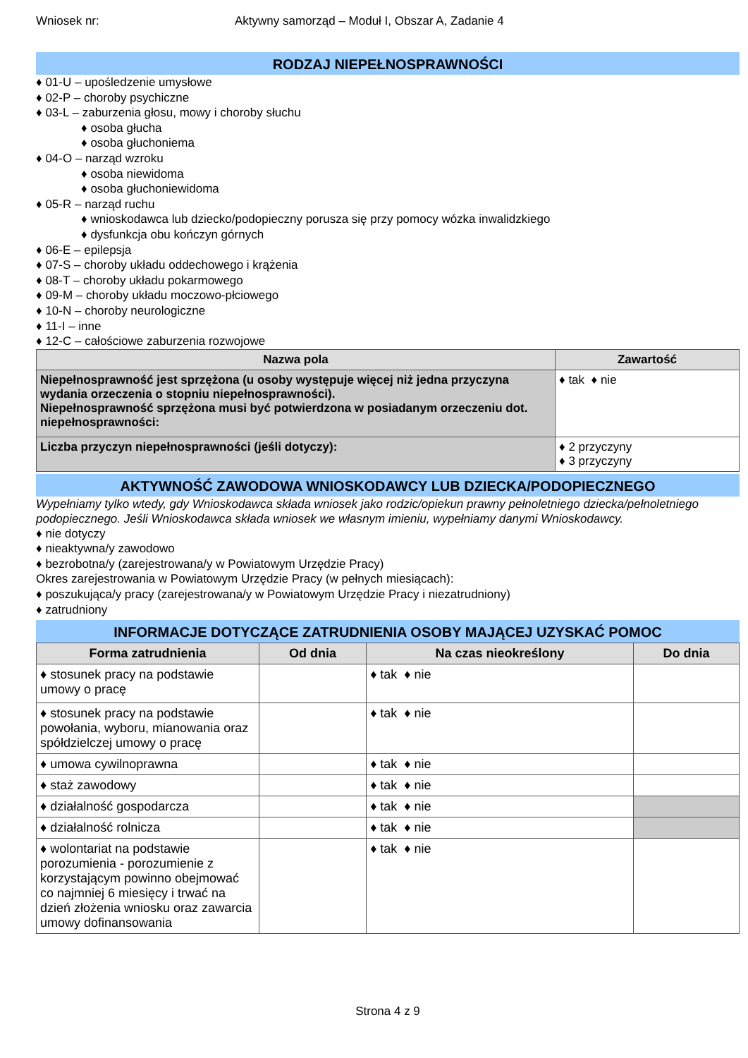Wniosek nr: Aktywny samorząd – Moduł I, Obszar A, Zadanie 4
RODZAJ NIEPEŁNOSPRAWNOŚCI
♦ 01-U – upośledzenie umysłowe
♦ 02-P – choroby psychiczne
♦ 03-L – zaburzenia głosu, mowy i choroby słuchu
♦ osoba głucha
♦ osoba głuchoniema
♦ 04-O – narząd wzroku
♦ osoba niewidoma
♦ osoba głuchoniewidoma
♦ 05-R – narząd ruchu
♦ wnioskodawca lub dziecko/podopieczny porusza się przy pomocy wózka inwalidzkiego
♦ dysfunkcja obu kończyn górnych
♦ 06-E – epilepsja
♦ 07-S – choroby układu oddechowego i krążenia
♦ 08-T – choroby układu pokarmowego
♦ 09-M – choroby układu moczowo-płciowego
♦ 10-N – choroby neurologiczne
♦ 11-I – inne
♦ 12-C – całościowe zaburzenia rozwojowe
| Nazwa pola | Zawartość |
| --- | --- |
| Niepełnosprawność jest sprzężona (u osoby występuje więcej niż jedna przyczyna wydania orzeczenia o stopniu niepełnosprawności). Niepełnosprawność sprzężona musi być potwierdzona w posiadanym orzeczeniu dot. niepełnosprawności: | ♦ tak ♦ nie |
| Liczba przyczyn niepełnosprawności (jeśli dotyczy): | ♦ 2 przyczyny ♦ 3 przyczyny |
AKTYWNOŚĆ ZAWODOWA WNIOSKODAWCY LUB DZIECKA/PODOPIECZNEGO
Wypełniamy tylko wtedy, gdy Wnioskodawca składa wniosek jako rodzic/opiekun prawny pełnoletniego dziecka/pełnoletniego podopiecznego. Jeśli Wnioskodawca składa wniosek we własnym imieniu, wypełniamy danymi Wnioskodawcy.
♦ nie dotyczy
♦ nieaktywna/y zawodowo
♦ bezrobotna/y (zarejestrowana/y w Powiatowym Urzędzie Pracy)
Okres zarejestrowania w Powiatowym Urzędzie Pracy (w pełnych miesiącach):
♦ poszukująca/y pracy (zarejestrowana/y w Powiatowym Urzędzie Pracy i niezatrudniony)
♦ zatrudniony
INFORMACJE DOTYCZĄCE ZATRUDNIENIA OSOBY MAJĄCEJ UZYSKAĆ POMOC
| Forma zatrudnienia | Od dnia | Na czas nieokreślony | Do dnia |
| --- | --- | --- | --- |
| ♦ stosunek pracy na podstawie umowy o pracę | | ♦ tak ♦ nie | |
| ♦ stosunek pracy na podstawie powołania, wyboru, mianowania oraz spółdzielczej umowy o pracę | | ♦ tak ♦ nie | |
| ♦ umowa cywilnoprawna | | ♦ tak ♦ nie | |
| ♦ staż zawodowy | | ♦ tak ♦ nie | |
| ♦ działalność gospodarcza | | ♦ tak ♦ nie | |
| ♦ działalność rolnicza | | ♦ tak ♦ nie | |
| ♦ wolontariat na podstawie porozumienia - porozumienie z korzystającym powinno obejmować co najmniej 6 miesięcy i trwać na dzień złożenia wniosku oraz zawarcia umowy dofinansowania | | ♦ tak ♦ nie | |
Strona 4 z 9